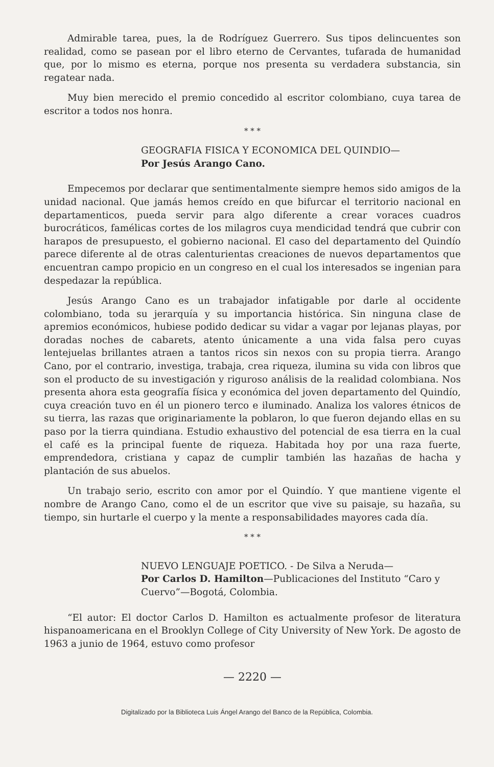Admirable tarea, pues, la de Rodríguez Guerrero. Sus tipos delincuentes son realidad, como se pasean por el libro eterno de Cervantes, tufarada de humanidad que, por lo mismo es eterna, porque nos presenta su verdadera substancia, sin regatear nada.
Muy bien merecido el premio concedido al escritor colombiano, cuya tarea de escritor a todos nos honra.
* * *
GEOGRAFIA FISICA Y ECONOMICA DEL QUINDIO—
Por Jesús Arango Cano.
Empecemos por declarar que sentimentalmente siempre hemos sido amigos de la unidad nacional. Que jamás hemos creído en que bifurcar el territorio nacional en departamenticos, pueda servir para algo diferente a crear voraces cuadros burocráticos, famélicas cortes de los milagros cuya mendicidad tendrá que cubrir con harapos de presupuesto, el gobierno nacional. El caso del departamento del Quindío parece diferente al de otras calenturientas creaciones de nuevos departamentos que encuentran campo propicio en un congreso en el cual los interesados se ingenian para despedazar la república.
Jesús Arango Cano es un trabajador infatigable por darle al occidente colombiano, toda su jerarquía y su importancia histórica. Sin ninguna clase de apremios económicos, hubiese podido dedicar su vidar a vagar por lejanas playas, por doradas noches de cabarets, atento únicamente a una vida falsa pero cuyas lentejuelas brillantes atraen a tantos ricos sin nexos con su propia tierra. Arango Cano, por el contrario, investiga, trabaja, crea riqueza, ilumina su vida con libros que son el producto de su investigación y riguroso análisis de la realidad colombiana. Nos presenta ahora esta geografía física y económica del joven departamento del Quindío, cuya creación tuvo en él un pionero terco e iluminado. Analiza los valores étnicos de su tierra, las razas que originariamente la poblaron, lo que fueron dejando ellas en su paso por la tierra quindiana. Estudio exhaustivo del potencial de esa tierra en la cual el café es la principal fuente de riqueza. Habitada hoy por una raza fuerte, emprendedora, cristiana y capaz de cumplir también las hazañas de hacha y plantación de sus abuelos.
Un trabajo serio, escrito con amor por el Quindío. Y que mantiene vigente el nombre de Arango Cano, como el de un escritor que vive su paisaje, su hazaña, su tiempo, sin hurtarle el cuerpo y la mente a responsabilidades mayores cada día.
* * *
NUEVO LENGUAJE POETICO. - De Silva a Neruda—
Por Carlos D. Hamilton—Publicaciones del Instituto “Caro y Cuervo”—Bogotá, Colombia.
“El autor: El doctor Carlos D. Hamilton es actualmente profesor de literatura hispanoamericana en el Brooklyn College of City University of New York. De agosto de 1963 a junio de 1964, estuvo como profesor
— 2220 —
Digitalizado por la Biblioteca Luis Ángel Arango del Banco de la República, Colombia.